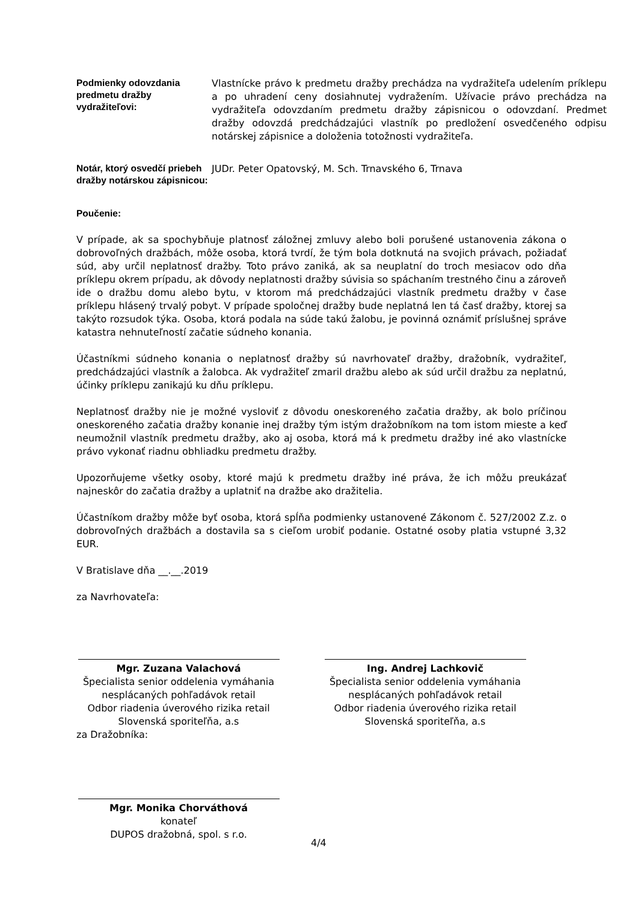Podmienky odovzdania predmetu dražby vydražiteľovi:
Vlastnícke právo k predmetu dražby prechádza na vydražiteľa udelením príklepu a po uhradení ceny dosiahnutej vydražením. Užívacie právo prechádza na vydražiteľa odovzdaním predmetu dražby zápisnicou o odovzdaní. Predmet dražby odovzdá predchádzajúci vlastník po predložení osvedčeného odpisu notárskej zápisnice a doloženia totožnosti vydražiteľa.
Notár, ktorý osvedčí priebeh dražby notárskou zápisnicou:
JUDr. Peter Opatovský, M. Sch. Trnavského 6, Trnava
Poučenie:
V prípade, ak sa spochybňuje platnosť záložnej zmluvy alebo boli porušené ustanovenia zákona o dobrovoľných dražbách, môže osoba, ktorá tvrdí, že tým bola dotknutá na svojich právach, požiadať súd, aby určil neplatnosť dražby. Toto právo zaniká, ak sa neuplatní do troch mesiacov odo dňa príklepu okrem prípadu, ak dôvody neplatnosti dražby súvisia so spáchaním trestného činu a zároveň ide o dražbu domu alebo bytu, v ktorom má predchádzajúci vlastník predmetu dražby v čase príklepu hlásený trvalý pobyt. V prípade spoločnej dražby bude neplatná len tá časť dražby, ktorej sa takýto rozsudok týka. Osoba, ktorá podala na súde takú žalobu, je povinná oznámiť príslušnej správe katastra nehnuteľností začatie súdneho konania.
Účastníkmi súdneho konania o neplatnosť dražby sú navrhovateľ dražby, dražobník, vydražiteľ, predchádzajúci vlastník a žalobca. Ak vydražiteľ zmaril dražbu alebo ak súd určil dražbu za neplatnú, účinky príklepu zanikajú ku dňu príklepu.
Neplatnosť dražby nie je možné vysloviť z dôvodu oneskoreného začatia dražby, ak bolo príčinou oneskoreného začatia dražby konanie inej dražby tým istým dražobníkom na tom istom mieste a keď neumožnil vlastník predmetu dražby, ako aj osoba, ktorá má k predmetu dražby iné ako vlastnícke právo vykonať riadnu obhliadku predmetu dražby.
Upozorňujeme všetky osoby, ktoré majú k predmetu dražby iné práva, že ich môžu preukázať najneskôr do začatia dražby a uplatniť na dražbe ako dražitelia.
Účastníkom dražby môže byť osoba, ktorá spĺňa podmienky ustanovené Zákonom č. 527/2002 Z.z. o dobrovoľných dražbách a dostavila sa s cieľom urobiť podanie. Ostatné osoby platia vstupné 3,32 EUR.
V Bratislave dňa __.__.2019
za Navrhovateľa:
Mgr. Zuzana Valachová
Špecialista senior oddelenia vymáhania
nesplácaných pohľadávok retail
Odbor riadenia úverového rizika retail
Slovenská sporiteľňa, a.s
Ing. Andrej Lachkovič
Špecialista senior oddelenia vymáhania
nesplácaných pohľadávok retail
Odbor riadenia úverového rizika retail
Slovenská sporiteľňa, a.s
za Dražobníka:
Mgr. Monika Chorváthová
konateľ
DUPOS dražobná, spol. s r.o.
4/4